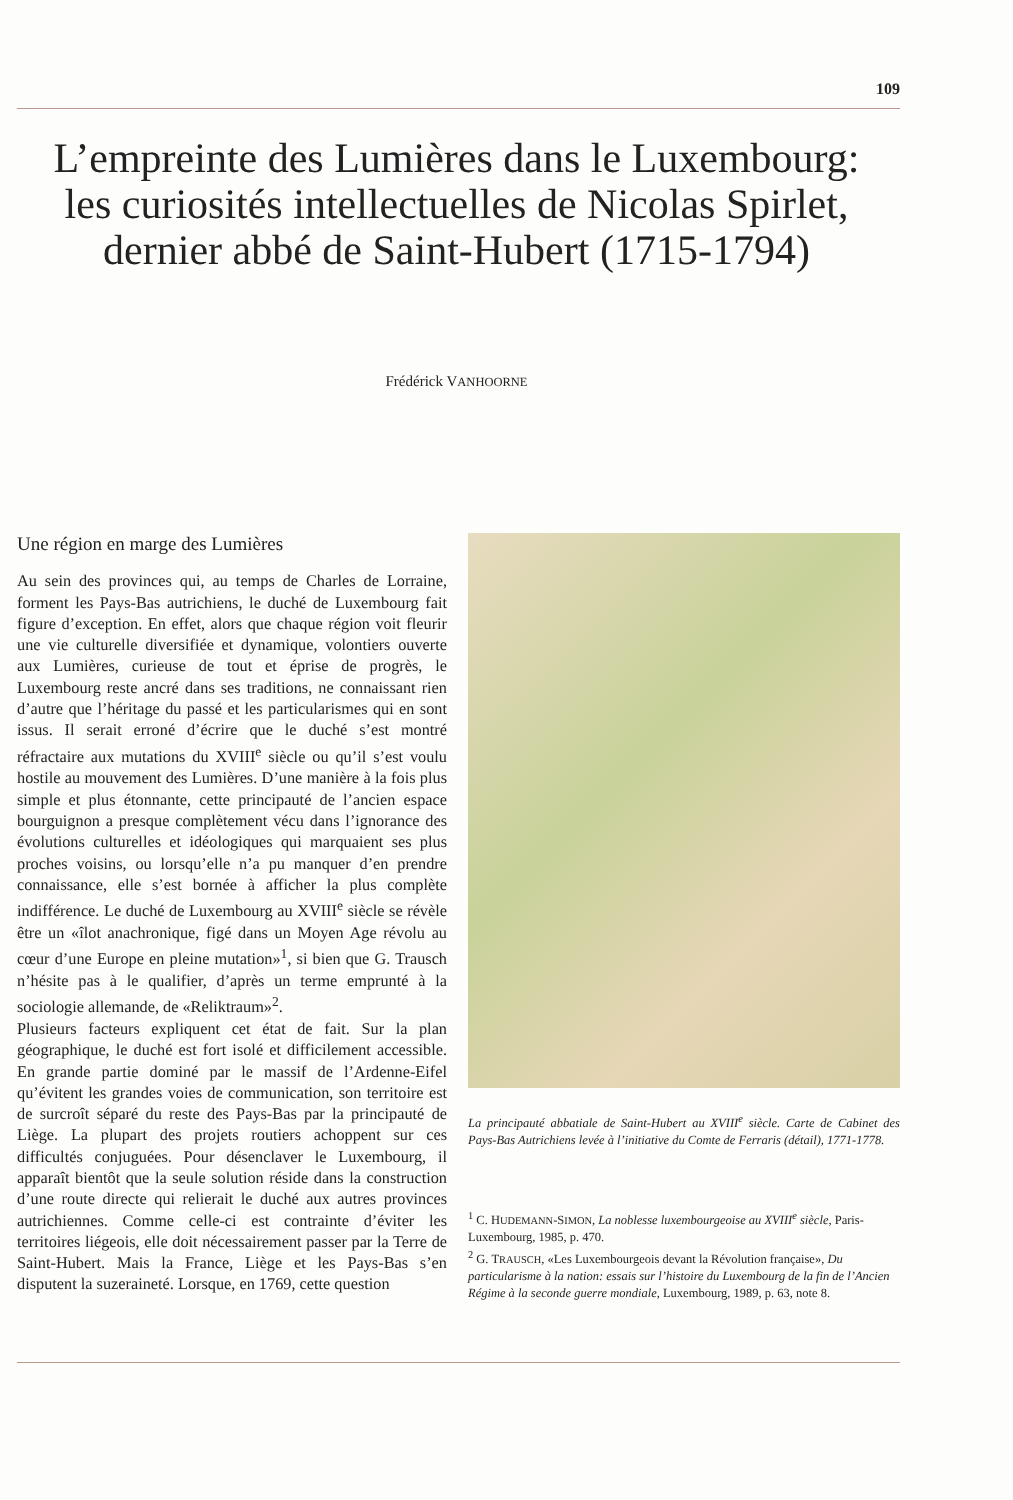109
L’empreinte des Lumières dans le Luxembourg:
les curiosités intellectuelles de Nicolas Spirlet,
dernier abbé de Saint-Hubert (1715-1794)
Frédérick VANHOORNE
Une région en marge des Lumières
Au sein des provinces qui, au temps de Charles de Lorraine, forment les Pays-Bas autrichiens, le duché de Luxembourg fait figure d’exception. En effet, alors que chaque région voit fleurir une vie culturelle diversifiée et dynamique, volontiers ouverte aux Lumières, curieuse de tout et éprise de progrès, le Luxembourg reste ancré dans ses traditions, ne connaissant rien d’autre que l’héritage du passé et les particularismes qui en sont issus. Il serait erroné d’écrire que le duché s’est montré réfractaire aux mutations du XVIII<sup>e</sup> siècle ou qu’il s’est voulu hostile au mouvement des Lumières. D’une manière à la fois plus simple et plus étonnante, cette principauté de l’ancien espace bourguignon a presque complètement vécu dans l’ignorance des évolutions culturelles et idéologiques qui marquaient ses plus proches voisins, ou lorsqu’elle n’a pu manquer d’en prendre connaissance, elle s’est bornée à afficher la plus complète indifférence. Le duché de Luxembourg au XVIII<sup>e</sup> siècle se révèle être un «îlot anachronique, figé dans un Moyen Age révolu au cœur d’une Europe en pleine mutation»<sup>1</sup>, si bien que G. Trausch n’hésite pas à le qualifier, d’après un terme emprunté à la sociologie allemande, de «Reliktraum»<sup>2</sup>.
Plusieurs facteurs expliquent cet état de fait. Sur la plan géographique, le duché est fort isolé et difficilement accessible. En grande partie dominé par le massif de l’Ardenne-Eifel qu’évitent les grandes voies de communication, son territoire est de surcroît séparé du reste des Pays-Bas par la principauté de Liège. La plupart des projets routiers achoppent sur ces difficultés conjuguées. Pour désenclaver le Luxembourg, il apparaît bientôt que la seule solution réside dans la construction d’une route directe qui relierait le duché aux autres provinces autrichiennes. Comme celle-ci est contrainte d’éviter les territoires liégeois, elle doit nécessairement passer par la Terre de Saint-Hubert. Mais la France, Liège et les Pays-Bas s’en disputent la suzeraineté. Lorsque, en 1769, cette question
La principauté abbatiale de Saint-Hubert au XVIII<sup>e</sup> siècle. Carte de Cabinet des Pays-Bas Autrichiens levée à l’initiative du Comte de Ferraris (détail), 1771-1778.
<sup>1</sup> C. HUDEMANN-SIMON, La noblesse luxembourgeoise au XVIII<sup>e</sup> siècle, Paris-Luxembourg, 1985, p. 470.
<sup>2</sup> G. TRAUSCH, «Les Luxembourgeois devant la Révolution française», Du particularisme à la nation: essais sur l’histoire du Luxembourg de la fin de l’Ancien Régime à la seconde guerre mondiale, Luxembourg, 1989, p. 63, note 8.